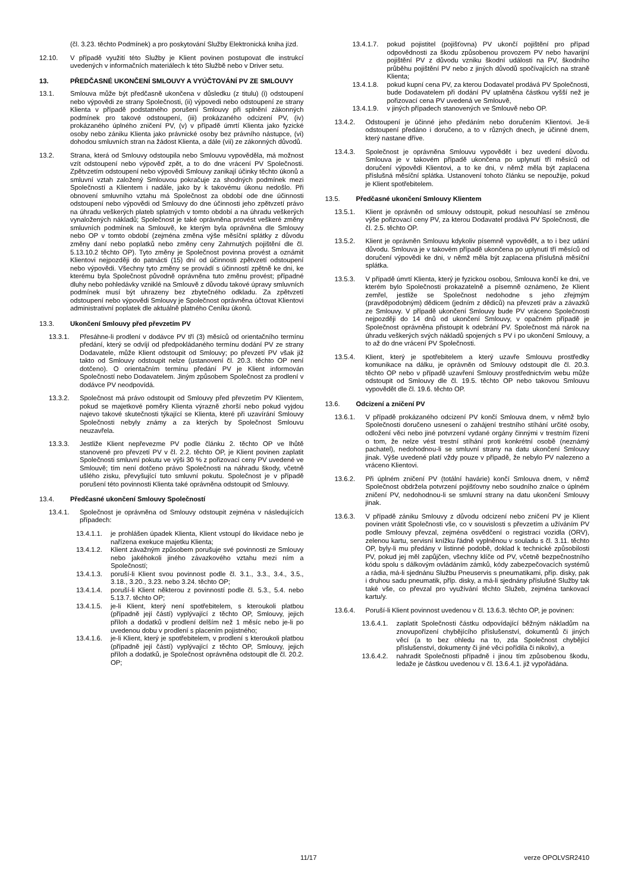(čl. 3.23. těchto Podmínek) a pro poskytování Služby Elektronická kniha jízd.
12.10. V případě využití této Služby je Klient povinen postupovat dle instrukcí uvedených v informačních materiálech k této Službě nebo v Driver setu.
13. PŘEDČASNÉ UKONČENÍ SMLOUVY A VYÚČTOVÁNÍ PV ZE SMLOUVY
13.1. Smlouva může být předčasně ukončena v důsledku (z titulu) (i) odstoupení nebo výpovědi ze strany Společnosti, (ii) výpovedi nebo odstoupení ze strany Klienta v případě podstatného porušení Smlouvy při splnění zákonných podmínek pro takové odstoupení, (iii) prokázaného odcizení PV, (iv) prokázaného úplného zničení PV, (v) v případě úmrtí Klienta jako fyzické osoby nebo zániku Klienta jako právnické osoby bez právního nástupce, (vi) dohodou smluvních stran na žádost Klienta, a dále (vii) ze zákonných důvodů.
13.2. Strana, která od Smlouvy odstoupila nebo Smlouvu vypověděla, má možnost vzít odstoupení nebo výpověď zpět, a to do dne vrácení PV Společnosti. Zpětvzetím odstoupení nebo výpovědi Smlouvy zanikají účinky těchto úkonů a smluvní vztah založený Smlouvou pokračuje za shodných podmínek mezi Společností a Klientem i nadále, jako by k takovému úkonu nedošlo. Při obnovení smluvního vztahu má Společnost za období ode dne účinnosti odstoupení nebo výpovědi od Smlouvy do dne účinnosti jeho zpětvzetí právo na úhradu veškerých plateb splatných v tomto období a na úhradu veškerých vynaložených nákladů; Společnost je také oprávněna provést veškeré změny smluvních podmínek na Smlouvě, ke kterým byla oprávněna dle Smlouvy nebo OP v tomto období (zejména změna výše měsíční splátky z důvodu změny daní nebo poplatků nebo změny ceny Zahrnutých pojištění dle čl. 5.13.10.2 těchto OP). Tyto změny je Společnost povinna provést a oznámit Klientovi nejpozději do patnácti (15) dní od účinnosti zpětvzetí odstoupení nebo výpovědi. Všechny tyto změny se provádí s účinností zpětně ke dni, ke kterému byla Společnost původně oprávněna tuto změnu provést; případné dluhy nebo pohledávky vzniklé na Smlouvě z důvodu takové úpravy smluvních podmínek musí být uhrazeny bez zbytečného odkladu. Za zpětvzetí odstoupení nebo výpovědi Smlouvy je Společnost oprávněna účtovat Klientovi administrativní poplatek dle aktuálně platného Ceníku úkonů.
13.3. Ukončení Smlouvy před převzetím PV
13.3.1. Přesáhne-li prodlení v dodávce PV tří (3) měsíců od orientačního termínu předání, který se odvíjí od předpokládaného termínu dodání PV ze strany Dodavatele, může Klient odstoupit od Smlouvy; po převzetí PV však již takto od Smlouvy odstoupit nelze (ustanovení čl. 20.3. těchto OP není dotčeno). O orientačním termínu předání PV je Klient informován Společností nebo Dodavatelem. Jiným způsobem Společnost za prodlení v dodávce PV neodpovídá.
13.3.2. Společnost má právo odstoupit od Smlouvy před převzetím PV Klientem, pokud se majetkové poměry Klienta výrazně zhorší nebo pokud vyjdou najevo takové skutečnosti týkající se Klienta, které při uzavírání Smlouvy Společnosti nebyly známy a za kterých by Společnost Smlouvu neuzavřela.
13.3.3. Jestliže Klient nepřevezme PV podle článku 2. těchto OP ve lhůtě stanovené pro převzetí PV v čl. 2.2. těchto OP, je Klient povinen zaplatit Společnosti smluvní pokutu ve výši 30 % z pořizovací ceny PV uvedené ve Smlouvě; tím není dotčeno právo Společnosti na náhradu škody, včetně ušlého zisku, převyšující tuto smluvní pokutu. Společnost je v případě porušení této povinnosti Klienta také oprávněna odstoupit od Smlouvy.
13.4. Předčasné ukončení Smlouvy Společností
13.4.1. Společnost je oprávněna od Smlouvy odstoupit zejména v následujících případech:
13.4.1.1. je prohlášen úpadek Klienta, Klient vstoupí do likvidace nebo je nařízena exekuce majetku Klienta;
13.4.1.2. Klient závažným způsobem porušuje své povinnosti ze Smlouvy nebo jakéhokoli jiného závazkového vztahu mezi ním a Společností;
13.4.1.3. poruší-li Klient svou povinnost podle čl. 3.1., 3.3., 3.4., 3.5., 3.18., 3.20., 3.23. nebo 3.24. těchto OP;
13.4.1.4. poruší-li Klient některou z povinností podle čl. 5.3., 5.4. nebo 5.13.7. těchto OP;
13.4.1.5. je-li Klient, který není spotřebitelem, s kteroukoli platbou (případně její částí) vyplývající z těchto OP, Smlouvy, jejich příloh a dodatků v prodlení delším než 1 měsíc nebo je-li po uvedenou dobu v prodlení s placením pojistného;
13.4.1.6. je-li Klient, který je spotřebitelem, v prodlení s kteroukoli platbou (případně její částí) vyplývající z těchto OP, Smlouvy, jejich příloh a dodatků, je Společnost oprávněna odstoupit dle čl. 20.2. OP;
13.4.1.7. pokud pojistitel (pojišťovna) PV ukončí pojištění pro případ odpovědnosti za škodu způsobenou provozem PV nebo havarijní pojištění PV z důvodu vzniku škodní události na PV, škodního průběhu pojištění PV nebo z jiných důvodů spočívajících na straně Klienta;
13.4.1.8. pokud kupní cena PV, za kterou Dodavatel prodává PV Společnosti, bude Dodavatelem při dodání PV uplatněna částkou vyšší než je pořizovací cena PV uvedená ve Smlouvě,
13.4.1.9. v jiných případech stanovených ve Smlouvě nebo OP.
13.4.2. Odstoupení je účinné jeho předáním nebo doručením Klientovi. Je-li odstoupení předáno i doručeno, a to v různých dnech, je účinné dnem, který nastane dříve.
13.4.3. Společnost je oprávněna Smlouvu vypovědět i bez uvedení důvodu. Smlouva je v takovém případě ukončena po uplynutí tří měsíců od doručení výpovědi Klientovi, a to ke dni, v němž měla být zaplacena příslušná měsíční splátka. Ustanovení tohoto článku se nepoužije, pokud je Klient spotřebitelem.
13.5. Předčasné ukončení Smlouvy Klientem
13.5.1. Klient je oprávněn od smlouvy odstoupit, pokud nesouhlasí se změnou výše pořizovací ceny PV, za kterou Dodavatel prodává PV Společnosti, dle čl. 2.5. těchto OP.
13.5.2. Klient je oprávněn Smlouvu kdykoliv písemně vypovědět, a to i bez udání důvodu. Smlouva je v takovém případě ukončena po uplynutí tří měsíců od doručení výpovědi ke dni, v němž měla být zaplacena příslušná měsíční splátka.
13.5.3. V případě úmrtí Klienta, který je fyzickou osobou, Smlouva končí ke dni, ve kterém bylo Společnosti prokazatelně a písemně oznámeno, že Klient zemřel, jestliže se Společnost nedohodne s jeho zřejmým (pravděpodobným) dědicem (jedním z dědiců) na převzetí práv a závazků ze Smlouvy. V případě ukončení Smlouvy bude PV vráceno Společnosti nejpozději do 14 dnů od ukončení Smlouvy, v opačném případě je Společnost oprávněna přistoupit k odebrání PV. Společnost má nárok na úhradu veškerých svých nákladů spojených s PV i po ukončení Smlouvy, a to až do dne vrácení PV Společnosti.
13.5.4. Klient, který je spotřebitelem a který uzavře Smlouvu prostředky komunikace na dálku, je oprávněn od Smlouvy odstoupit dle čl. 20.3. těchto OP nebo v případě uzavření Smlouvy prostřednictvím webu může odstoupit od Smlouvy dle čl. 19.5. těchto OP nebo takovou Smlouvu vypovědět dle čl. 19.6. těchto OP.
13.6. Odcizení a zničení PV
13.6.1. V případě prokázaného odcizení PV končí Smlouva dnem, v němž bylo Společnosti doručeno usnesení o zahájení trestního stíhání určité osoby, odložení věci nebo jiné potvrzení vydané orgány činnými v trestním řízení o tom, že nelze vést trestní stíhání proti konkrétní osobě (neznámý pachatel), nedohodnou-li se smluvní strany na datu ukončení Smlouvy jinak. Výše uvedené platí vždy pouze v případě, že nebylo PV nalezeno a vráceno Klientovi.
13.6.2. Při úplném zničení PV (totální havárie) končí Smlouva dnem, v němž Společnost obdržela potvrzení pojišťovny nebo soudního znalce o úplném zničení PV, nedohodnou-li se smluvní strany na datu ukončení Smlouvy jinak.
13.6.3. V případě zániku Smlouvy z důvodu odcizení nebo zničení PV je Klient povinen vrátit Společnosti vše, co v souvislosti s převzetím a užíváním PV podle Smlouvy převzal, zejména osvědčení o registraci vozidla (ORV), zelenou kartu, servisní knížku řádně vyplněnou v souladu s čl. 3.11. těchto OP, byly-li mu předány v listinné podobě, doklad k technické způsobilosti PV, pokud jej měl zapůjčen, všechny klíče od PV, včetně bezpečnostního kódu spolu s dálkovým ovládáním zámků, kódy zabezpečovacích systémů a rádia, má-li sjednánu Službu Pneuservis s pneumatikami, příp. disky, pak i druhou sadu pneumatik, příp. disky, a má-li sjednány příslušné Služby tak také vše, co převzal pro využívání těchto Služeb, zejména tankovací kartu/y.
13.6.4. Poruší-li Klient povinnost uvedenou v čl. 13.6.3. těchto OP, je povinen:
13.6.4.1. zaplatit Společnosti částku odpovídající běžným nákladům na znovupořízení chybějícího příslušenství, dokumentů či jiných věcí (a to bez ohledu na to, zda Společnost chybějící příslušenství, dokumenty či jiné věci pořídila či nikoliv), a
13.6.4.2. nahradit Společnosti případně i jinou tím způsobenou škodu, ledaže je částkou uvedenou v čl. 13.6.4.1. již vypořádána.
11/17 verze OPOLVSR2410